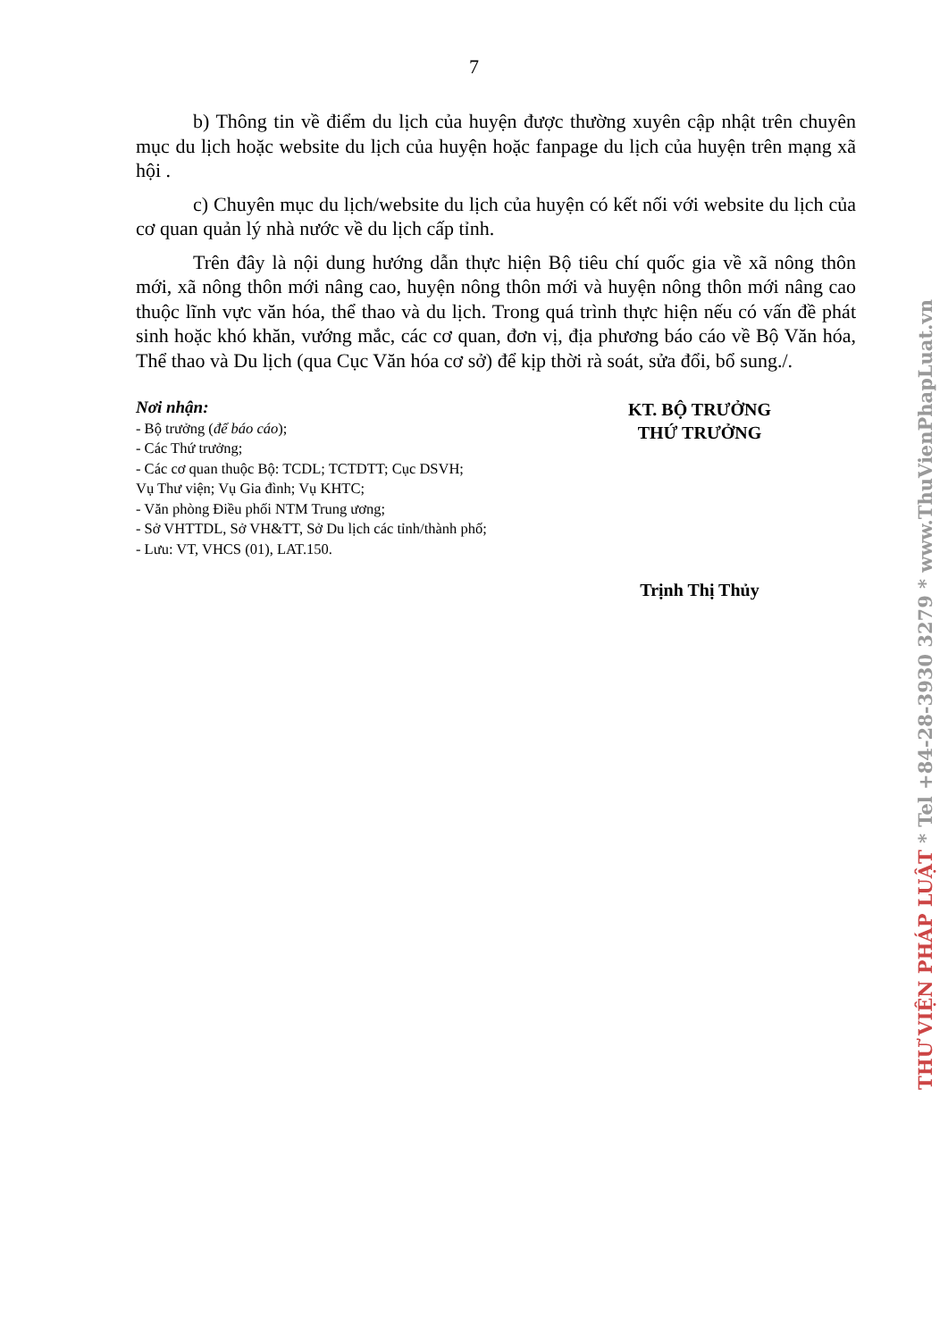7
b) Thông tin về điểm du lịch của huyện được thường xuyên cập nhật trên chuyên mục du lịch hoặc website du lịch của huyện hoặc fanpage du lịch của huyện trên mạng xã hội .
c) Chuyên mục du lịch/website du lịch của huyện có kết nối với website du lịch của cơ quan quản lý nhà nước về du lịch cấp tỉnh.
Trên đây là nội dung hướng dẫn thực hiện Bộ tiêu chí quốc gia về xã nông thôn mới, xã nông thôn mới nâng cao, huyện nông thôn mới và huyện nông thôn mới nâng cao thuộc lĩnh vực văn hóa, thể thao và du lịch. Trong quá trình thực hiện nếu có vấn đề phát sinh hoặc khó khăn, vướng mắc, các cơ quan, đơn vị, địa phương báo cáo về Bộ Văn hóa, Thể thao và Du lịch (qua Cục Văn hóa cơ sở) để kịp thời rà soát, sửa đổi, bổ sung./.
Nơi nhận:
- Bộ trưởng (để báo cáo);
- Các Thứ trưởng;
- Các cơ quan thuộc Bộ: TCDL; TCTDTT; Cục DSVH;
Vụ Thư viện; Vụ Gia đình; Vụ KHTC;
- Văn phòng Điều phối NTM Trung ương;
- Sở VHTTDL, Sở VH&TT, Sở Du lịch các tỉnh/thành phố;
- Lưu: VT, VHCS (01), LAT.150.
KT. BỘ TRƯỞNG
THỨ TRƯỞNG
Trịnh Thị Thủy
THƯ VIỆN PHÁP LUẬT * Tel +84-28-3930 3279 * www.ThuVienPhapLuat.vn